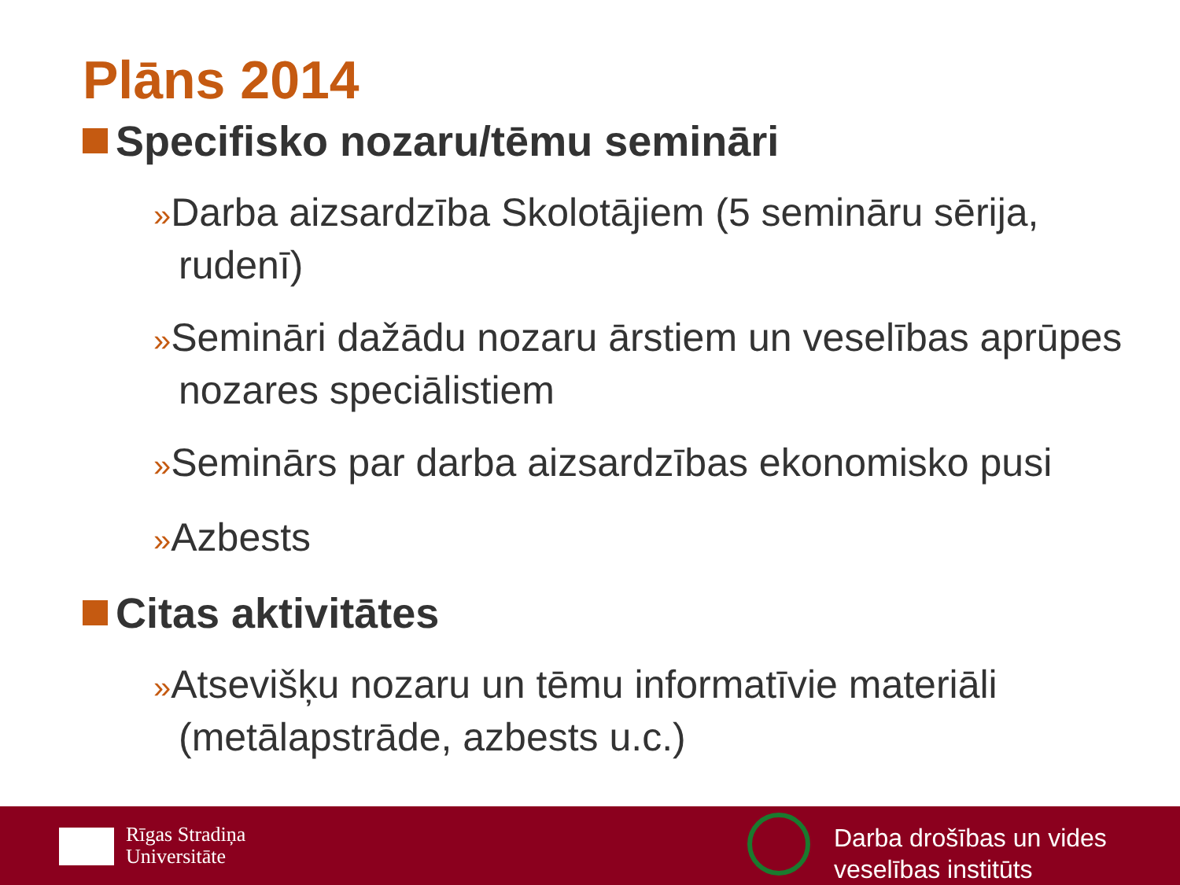Plāns 2014
Specifisko nozaru/tēmu semināri
»Darba aizsardzība Skolotājiem (5 semināru sērija, rudenī)
»Semināri dažādu nozaru ārstiem un veselības aprūpes nozares speciālistiem
»Seminārs par darba aizsardzības ekonomisko pusi
»Azbests
Citas aktivitātes
»Atsevišķu nozaru un tēmu informatīvie materiāli (metālapstrāde, azbests u.c.)
Rīgas Stradiņa
Universitāte
Darba drošības un vides
veselības institūts